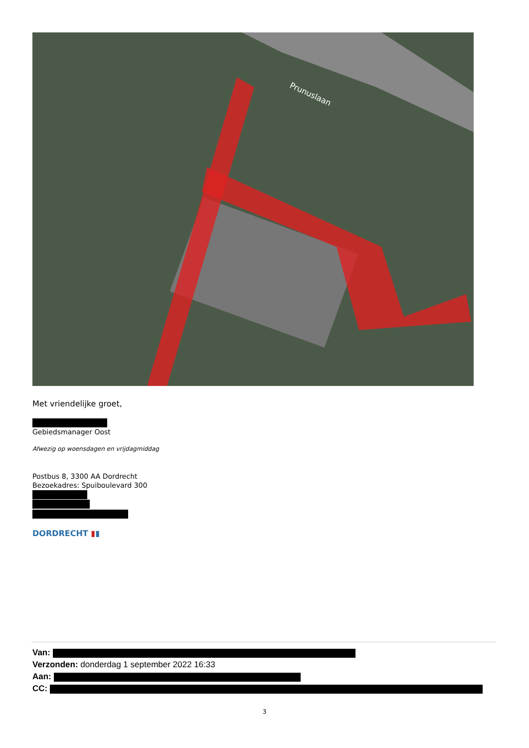Prunuslaan
Met vriendelijke groet,
Gebiedsmanager Oost
Afwezig op woensdagen en vrijdagmiddag
Postbus 8, 3300 AA Dordrecht
Bezoekadres: Spuiboulevard 300
DORDRECHT ▮▮
Van:
Verzonden: donderdag 1 september 2022 16:33
Aan:
CC:
3